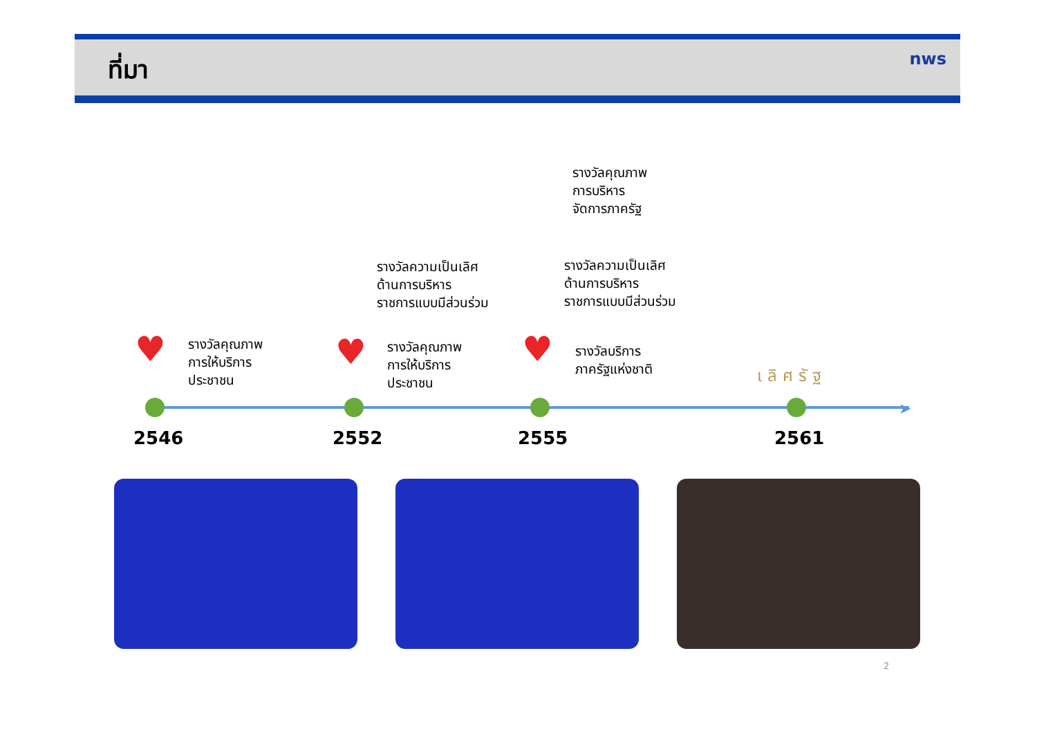ที่มา
nws
รางวัลคุณภาพ
การบริหาร
จัดการภาครัฐ
รางวัลความเป็นเลิศ
ด้านการบริหาร
ราชการแบบมีส่วนร่วม
รางวัลความเป็นเลิศ
ด้านการบริหาร
ราชการแบบมีส่วนร่วม
♥
รางวัลคุณภาพ
การให้บริการ
ประชาชน
♥
รางวัลคุณภาพ
การให้บริการ
ประชาชน
♥
รางวัลบริการ
ภาครัฐแห่งชาติ
เลิศรัฐ
➤
2546 2552 2555 2561
2